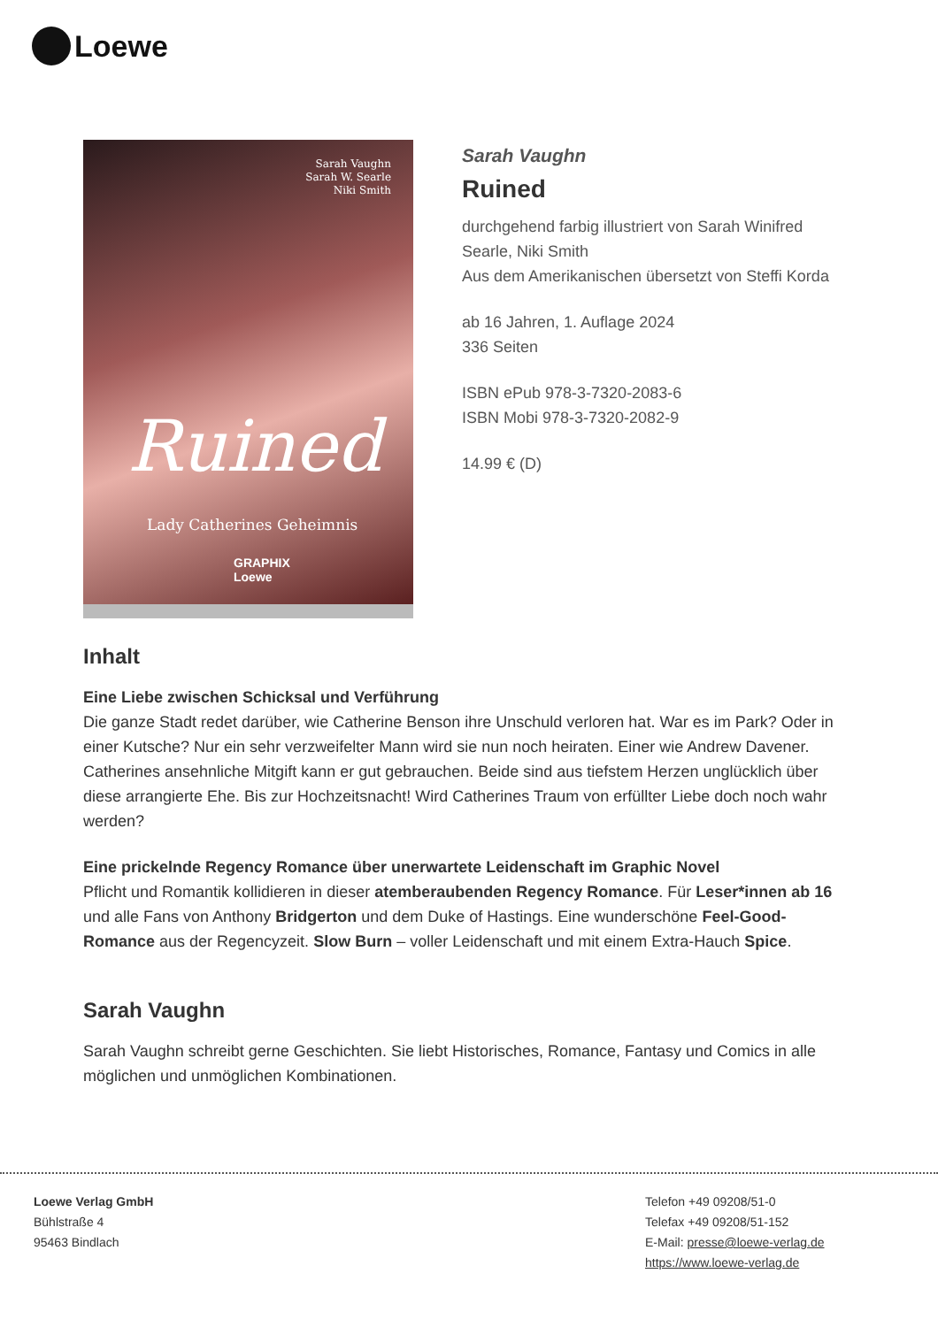Loewe
Sarah Vaughn
Sarah W. Searle
Niki Smith
Ruined
Lady Catherines Geheimnis
GRAPHIX
Loewe
Sarah Vaughn
Ruined
durchgehend farbig illustriert von Sarah Winifred Searle, Niki Smith
Aus dem Amerikanischen übersetzt von Steffi Korda
ab 16 Jahren, 1. Auflage 2024
336 Seiten
ISBN ePub 978-3-7320-2083-6
ISBN Mobi 978-3-7320-2082-9
14.99 € (D)
Inhalt
Eine Liebe zwischen Schicksal und Verführung
Die ganze Stadt redet darüber, wie Catherine Benson ihre Unschuld verloren hat. War es im Park? Oder in einer Kutsche? Nur ein sehr verzweifelter Mann wird sie nun noch heiraten. Einer wie Andrew Davener. Catherines ansehnliche Mitgift kann er gut gebrauchen. Beide sind aus tiefstem Herzen unglücklich über diese arrangierte Ehe. Bis zur Hochzeitsnacht! Wird Catherines Traum von erfüllter Liebe doch noch wahr werden?
Eine prickelnde Regency Romance über unerwartete Leidenschaft im Graphic Novel
Pflicht und Romantik kollidieren in dieser atemberaubenden Regency Romance. Für Leser*innen ab 16 und alle Fans von Anthony Bridgerton und dem Duke of Hastings. Eine wunderschöne Feel-Good-Romance aus der Regencyzeit. Slow Burn – voller Leidenschaft und mit einem Extra-Hauch Spice.
Sarah Vaughn
Sarah Vaughn schreibt gerne Geschichten. Sie liebt Historisches, Romance, Fantasy und Comics in alle möglichen und unmöglichen Kombinationen.
Loewe Verlag GmbH
Bühlstraße 4
95463 Bindlach
Telefon +49 09208/51-0
Telefax +49 09208/51-152
E-Mail: presse@loewe-verlag.de
https://www.loewe-verlag.de